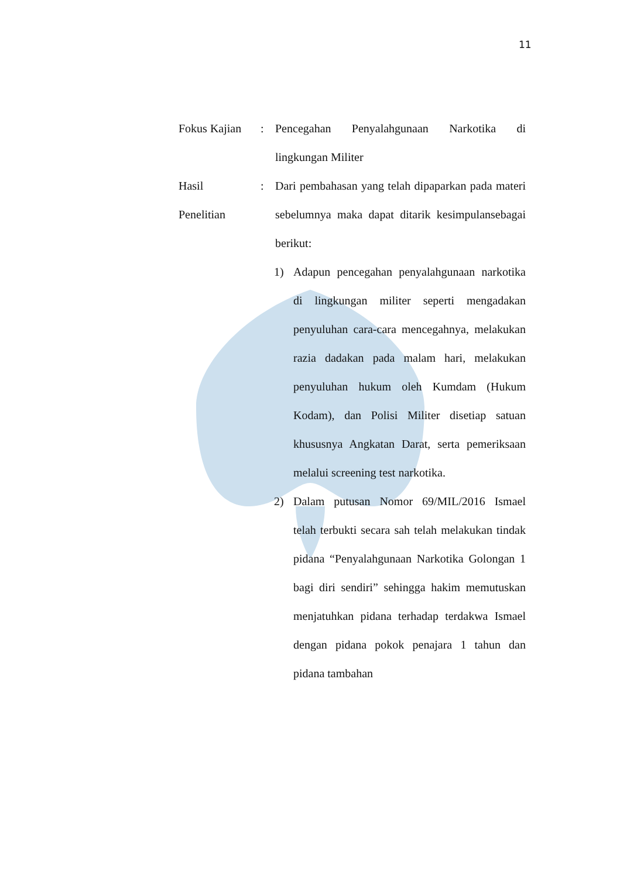11
Fokus Kajian
: Pencegahan Penyalahgunaan Narkotika di lingkungan Militer
Hasil
Penelitian
: Dari pembahasan yang telah dipaparkan pada materi sebelumnya maka dapat ditarik kesimpulansebagai berikut:
1) Adapun pencegahan penyalahgunaan narkotika di lingkungan militer seperti mengadakan penyuluhan cara-cara mencegahnya, melakukan razia dadakan pada malam hari, melakukan penyuluhan hukum oleh Kumdam (Hukum Kodam), dan Polisi Militer disetiap satuan khususnya Angkatan Darat, serta pemeriksaan melalui screening test narkotika.
2) Dalam putusan Nomor 69/MIL/2016 Ismael telah terbukti secara sah telah melakukan tindak pidana “Penyalahgunaan Narkotika Golongan 1 bagi diri sendiri” sehingga hakim memutuskan menjatuhkan pidana terhadap terdakwa Ismael dengan pidana pokok penajara 1 tahun dan pidana tambahan